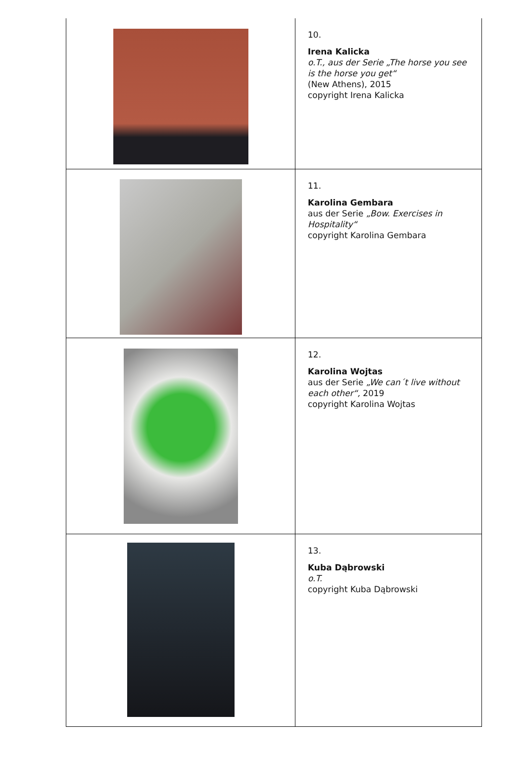| | 10. Irena Kalicka o.T., aus der Serie „The horse you see is the horse you get“ (New Athens), 2015 copyright Irena Kalicka |
| | 11. Karolina Gembara aus der Serie „Bow. Exercises in Hospitality“ copyright Karolina Gembara |
| | 12. Karolina Wojtas aus der Serie „We can´t live without each other“, 2019 copyright Karolina Wojtas |
| | 13. Kuba Dąbrowski o.T. copyright Kuba Dąbrowski |